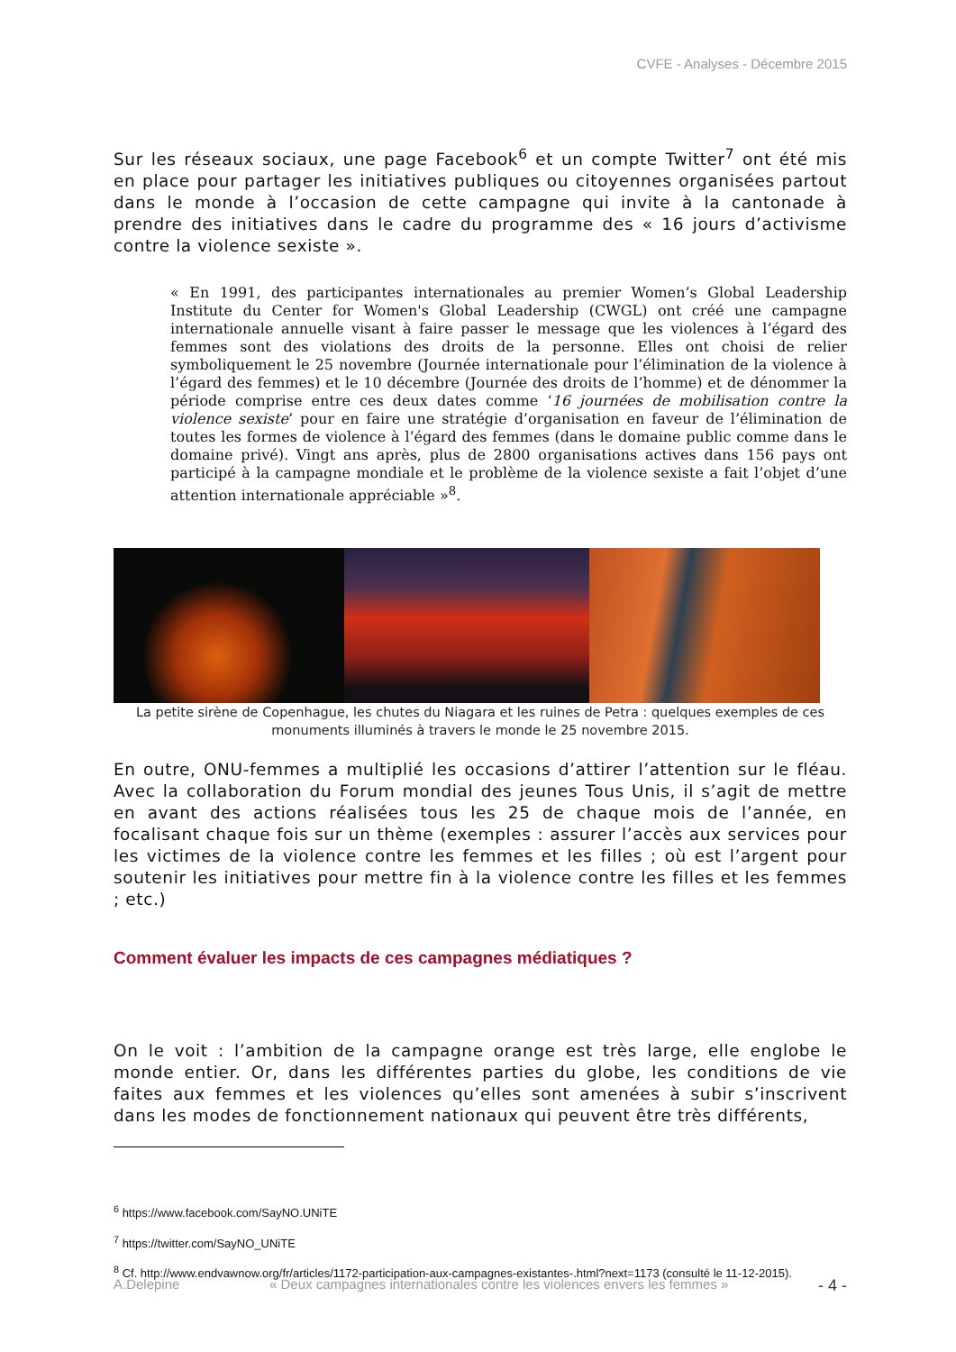CVFE - Analyses - Décembre 2015
Sur les réseaux sociaux, une page Facebook<sup>6</sup> et un compte Twitter<sup>7</sup> ont été mis en place pour partager les initiatives publiques ou citoyennes organisées partout dans le monde à l’occasion de cette campagne qui invite à la cantonade à prendre des initiatives dans le cadre du programme des « 16 jours d’activisme contre la violence sexiste ».
« En 1991, des participantes internationales au premier Women’s Global Leadership Institute du Center for Women's Global Leadership (CWGL) ont créé une campagne internationale annuelle visant à faire passer le message que les violences à l’égard des femmes sont des violations des droits de la personne. Elles ont choisi de relier symboliquement le 25 novembre (Journée internationale pour l’élimination de la violence à l’égard des femmes) et le 10 décembre (Journée des droits de l’homme) et de dénommer la période comprise entre ces deux dates comme ‘16 journées de mobilisation contre la violence sexiste’ pour en faire une stratégie d’organisation en faveur de l’élimination de toutes les formes de violence à l’égard des femmes (dans le domaine public comme dans le domaine privé). Vingt ans après, plus de 2800 organisations actives dans 156 pays ont participé à la campagne mondiale et le problème de la violence sexiste a fait l’objet d’une attention internationale appréciable »<sup>8</sup>.
La petite sirène de Copenhague, les chutes du Niagara et les ruines de Petra : quelques exemples de ces monuments illuminés à travers le monde le 25 novembre 2015.
En outre, ONU-femmes a multiplié les occasions d’attirer l’attention sur le fléau. Avec la collaboration du Forum mondial des jeunes Tous Unis, il s’agit de mettre en avant des actions réalisées tous les 25 de chaque mois de l’année, en focalisant chaque fois sur un thème (exemples : assurer l’accès aux services pour les victimes de la violence contre les femmes et les filles ; où est l’argent pour soutenir les initiatives pour mettre fin à la violence contre les filles et les femmes ; etc.)
Comment évaluer les impacts de ces campagnes médiatiques ?
On le voit : l’ambition de la campagne orange est très large, elle englobe le monde entier. Or, dans les différentes parties du globe, les conditions de vie faites aux femmes et les violences qu’elles sont amenées à subir s’inscrivent dans les modes de fonctionnement nationaux qui peuvent être très différents,
<sup>6</sup> https://www.facebook.com/SayNO.UNiTE
<sup>7</sup> https://twitter.com/SayNO_UNiTE
<sup>8</sup> Cf. http://www.endvawnow.org/fr/articles/1172-participation-aux-campagnes-existantes-.html?next=1173 (consulté le 11-12-2015).
A.Delepine « Deux campagnes internationales contre les violences envers les femmes » - 4 -